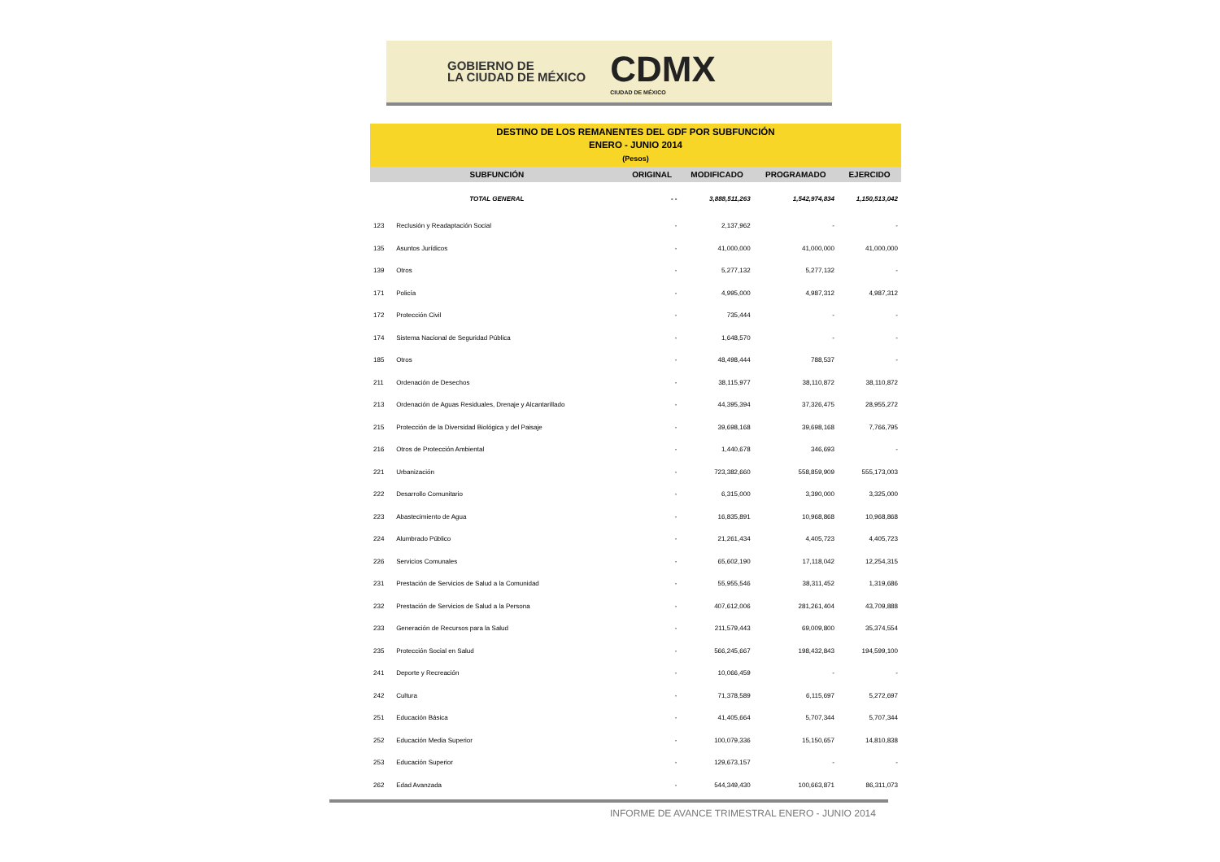GOBIERNO DE
LA CIUDAD DE MÉXICO
CDMX
CIUDAD DE MÉXICO
DESTINO DE LOS REMANENTES DEL GDF POR SUBFUNCIÓN
ENERO - JUNIO 2014
(Pesos)
| SUBFUNCIÓN | | ORIGINAL | MODIFICADO | PROGRAMADO | EJERCIDO |
| --- | --- | --- | --- | --- | --- |
| TOTAL GENERAL | | - - | 3,888,511,263 | 1,542,974,834 | 1,150,513,042 |
| 123 | Reclusión y Readaptación Social | - | 2,137,962 | - | - |
| 135 | Asuntos Jurídicos | - | 41,000,000 | 41,000,000 | 41,000,000 |
| 139 | Otros | - | 5,277,132 | 5,277,132 | - |
| 171 | Policía | - | 4,995,000 | 4,987,312 | 4,987,312 |
| 172 | Protección Civil | - | 735,444 | - | - |
| 174 | Sistema Nacional de Seguridad Pública | - | 1,648,570 | - | - |
| 185 | Otros | - | 48,498,444 | 788,537 | - |
| 211 | Ordenación de Desechos | - | 38,115,977 | 38,110,872 | 38,110,872 |
| 213 | Ordenación de Aguas Residuales, Drenaje y Alcantarillado | - | 44,395,394 | 37,326,475 | 28,955,272 |
| 215 | Protección de la Diversidad Biológica y del Paisaje | - | 39,698,168 | 39,698,168 | 7,766,795 |
| 216 | Otros de Protección Ambiental | - | 1,440,678 | 346,693 | - |
| 221 | Urbanización | - | 723,382,660 | 558,859,909 | 555,173,003 |
| 222 | Desarrollo Comunitario | - | 6,315,000 | 3,390,000 | 3,325,000 |
| 223 | Abastecimiento de Agua | - | 16,835,891 | 10,968,868 | 10,968,868 |
| 224 | Alumbrado Público | - | 21,261,434 | 4,405,723 | 4,405,723 |
| 226 | Servicios Comunales | - | 65,602,190 | 17,118,042 | 12,254,315 |
| 231 | Prestación de Servicios de Salud a la Comunidad | - | 55,955,546 | 38,311,452 | 1,319,686 |
| 232 | Prestación de Servicios de Salud a la Persona | - | 407,612,006 | 281,261,404 | 43,709,888 |
| 233 | Generación de Recursos para la Salud | - | 211,579,443 | 69,009,800 | 35,374,554 |
| 235 | Protección Social en Salud | - | 566,245,667 | 198,432,843 | 194,599,100 |
| 241 | Deporte y Recreación | - | 10,066,459 | - | - |
| 242 | Cultura | - | 71,378,589 | 6,115,697 | 5,272,697 |
| 251 | Educación Básica | - | 41,405,664 | 5,707,344 | 5,707,344 |
| 252 | Educación Media Superior | - | 100,079,336 | 15,150,657 | 14,810,838 |
| 253 | Educación Superior | - | 129,673,157 | - | - |
| 262 | Edad Avanzada | - | 544,349,430 | 100,663,871 | 86,311,073 |
INFORME DE AVANCE TRIMESTRAL ENERO - JUNIO 2014